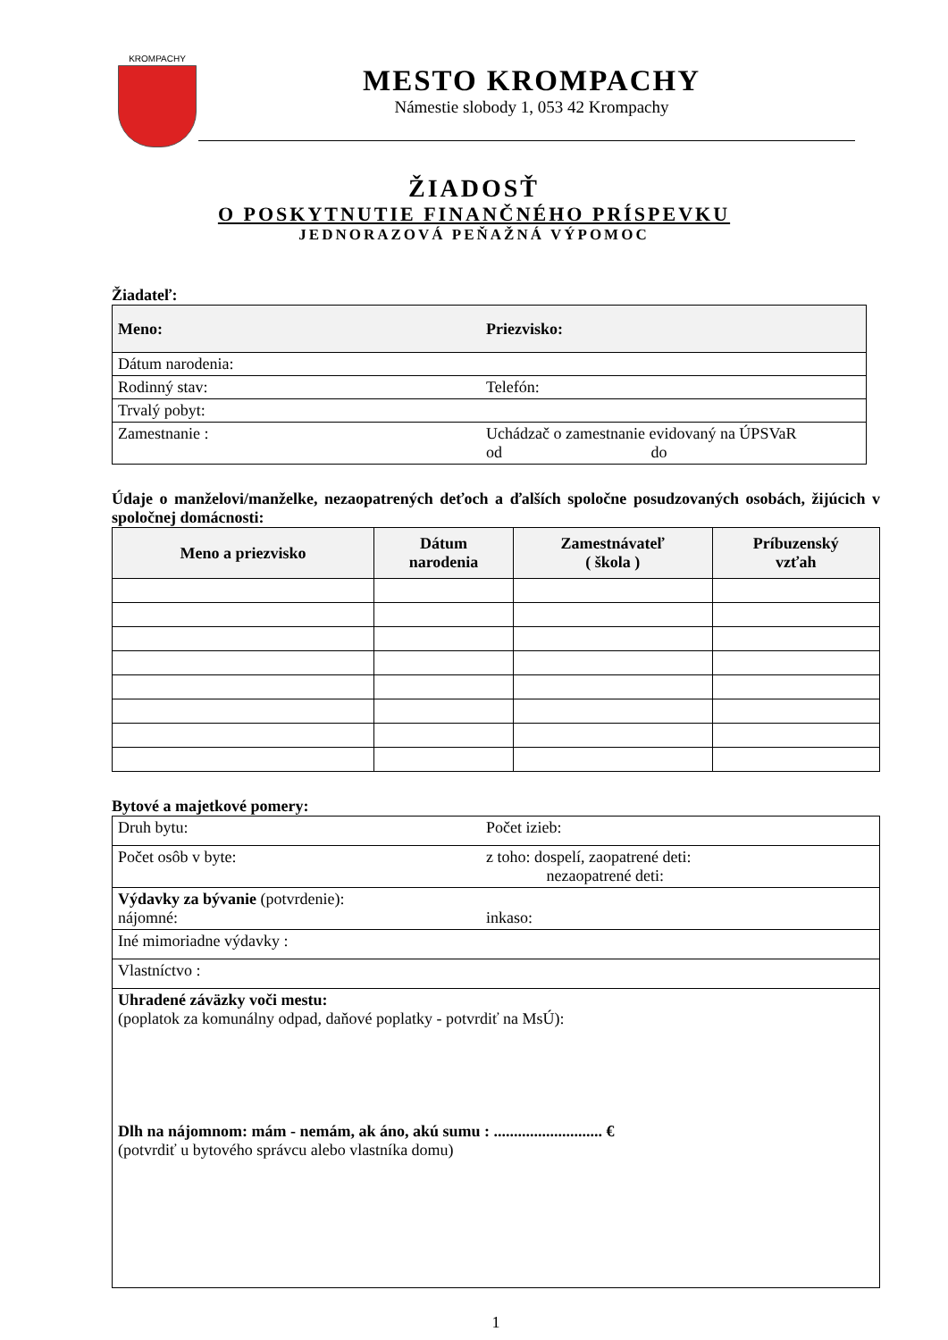KROMPACHY
MESTO KROMPACHY
Námestie slobody 1, 053 42 Krompachy
ŽIADOSŤ
O POSKYTNUTIE FINANČNÉHO PRÍSPEVKU
JEDNORAZOVÁ PEŇAŽNÁ VÝPOMOC
Žiadateľ:
| Meno: | Priezvisko: |
| Dátum narodenia: | |
| Rodinný stav: | Telefón: |
| Trvalý pobyt: | |
| Zamestnanie : | Uchádzač o zamestnanie evidovaný na ÚPSVaR od do |
Údaje o manželovi/manželke, nezaopatrených deťoch a ďalších spoločne posudzovaných osobách, žijúcich v spoločnej domácnosti:
| Meno a priezvisko | Dátum narodenia | Zamestnávateľ ( škola ) | Príbuzenský vzťah |
| --- | --- | --- | --- |
Bytové a majetkové pomery:
| Druh bytu: | Počet izieb: |
| Počet osôb v byte: | z toho: dospelí, zaopatrené deti: nezaopatrené deti: |
| Výdavky za bývanie (potvrdenie): nájomné: | inkaso: |
| Iné mimoriadne výdavky : | |
| Vlastníctvo : | |
| Uhradené záväzky voči mestu: (poplatok za komunálny odpad, daňové poplatky - potvrdiť na MsÚ): Dlh na nájomnom: mám - nemám, ak áno, akú sumu : ........................... € (potvrdiť u bytového správcu alebo vlastníka domu) | |
1